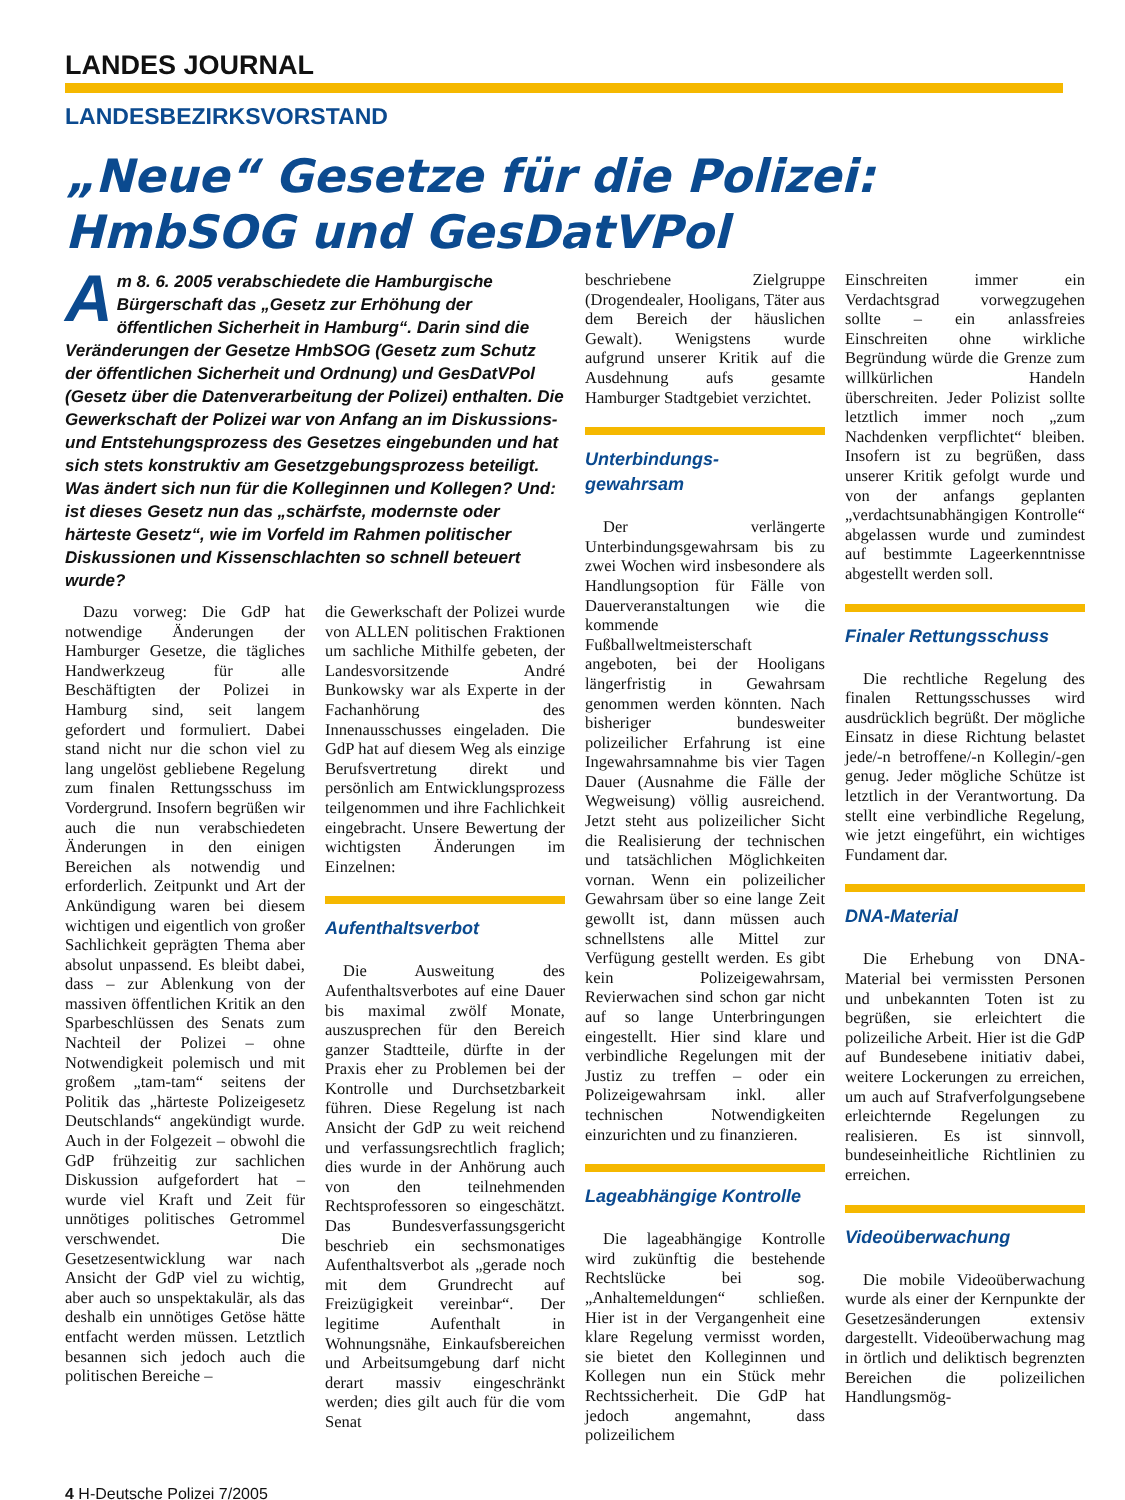LANDES JOURNAL
LANDESBEZIRKSVORSTAND
„Neue“ Gesetze für die Polizei:
HmbSOG und GesDatVPol
Am 8. 6. 2005 verabschiedete die Hamburgische Bürgerschaft das „Gesetz zur Erhöhung der öffentlichen Sicherheit in Hamburg“. Darin sind die Veränderungen der Gesetze HmbSOG (Gesetz zum Schutz der öffentlichen Sicherheit und Ordnung) und GesDatVPol (Gesetz über die Datenverarbeitung der Polizei) enthalten. Die Gewerkschaft der Polizei war von Anfang an im Diskussions- und Entstehungsprozess des Gesetzes eingebunden und hat sich stets konstruktiv am Gesetzgebungsprozess beteiligt. Was ändert sich nun für die Kolleginnen und Kollegen? Und: ist dieses Gesetz nun das „schärfste, modernste oder härteste Gesetz“, wie im Vorfeld im Rahmen politischer Diskussionen und Kissenschlachten so schnell beteuert wurde?
Dazu vorweg: Die GdP hat notwendige Änderungen der Hamburger Gesetze, die tägliches Handwerkzeug für alle Beschäftigten der Polizei in Hamburg sind, seit langem gefordert und formuliert. Dabei stand nicht nur die schon viel zu lang ungelöst gebliebene Regelung zum finalen Rettungsschuss im Vordergrund. Insofern begrüßen wir auch die nun verabschiedeten Änderungen in den einigen Bereichen als notwendig und erforderlich. Zeitpunkt und Art der Ankündigung waren bei diesem wichtigen und eigentlich von großer Sachlichkeit geprägten Thema aber absolut unpassend. Es bleibt dabei, dass – zur Ablenkung von der massiven öffentlichen Kritik an den Sparbeschlüssen des Senats zum Nachteil der Polizei – ohne Notwendigkeit polemisch und mit großem „tam-tam“ seitens der Politik das „härteste Polizeigesetz Deutschlands“ angekündigt wurde. Auch in der Folgezeit – obwohl die GdP frühzeitig zur sachlichen Diskussion aufgefordert hat – wurde viel Kraft und Zeit für unnötiges politisches Getrommel verschwendet. Die Gesetzesentwicklung war nach Ansicht der GdP viel zu wichtig, aber auch so unspektakulär, als das deshalb ein unnötiges Getöse hätte entfacht werden müssen. Letztlich besannen sich jedoch auch die politischen Bereiche –
die Gewerkschaft der Polizei wurde von ALLEN politischen Fraktionen um sachliche Mithilfe gebeten, der Landesvorsitzende André Bunkowsky war als Experte in der Fachanhörung des Innenausschusses eingeladen. Die GdP hat auf diesem Weg als einzige Berufsvertretung direkt und persönlich am Entwicklungsprozess teilgenommen und ihre Fachlichkeit eingebracht. Unsere Bewertung der wichtigsten Änderungen im Einzelnen:
Aufenthaltsverbot
Die Ausweitung des Aufenthaltsverbotes auf eine Dauer bis maximal zwölf Monate, auszusprechen für den Bereich ganzer Stadtteile, dürfte in der Praxis eher zu Problemen bei der Kontrolle und Durchsetzbarkeit führen. Diese Regelung ist nach Ansicht der GdP zu weit reichend und verfassungsrechtlich fraglich; dies wurde in der Anhörung auch von den teilnehmenden Rechtsprofessoren so eingeschätzt. Das Bundesverfassungsgericht beschrieb ein sechsmonatiges Aufenthaltsverbot als „gerade noch mit dem Grundrecht auf Freizügigkeit vereinbar“. Der legitime Aufenthalt in Wohnungsnähe, Einkaufsbereichen und Arbeitsumgebung darf nicht derart massiv eingeschränkt werden; dies gilt auch für die vom Senat
beschriebene Zielgruppe (Drogendealer, Hooligans, Täter aus dem Bereich der häuslichen Gewalt). Wenigstens wurde aufgrund unserer Kritik auf die Ausdehnung aufs gesamte Hamburger Stadtgebiet verzichtet.
Unterbindungs-
gewahrsam
Der verlängerte Unterbindungsgewahrsam bis zu zwei Wochen wird insbesondere als Handlungsoption für Fälle von Dauerveranstaltungen wie die kommende Fußballweltmeisterschaft angeboten, bei der Hooligans längerfristig in Gewahrsam genommen werden könnten. Nach bisheriger bundesweiter polizeilicher Erfahrung ist eine Ingewahrsamnahme bis vier Tagen Dauer (Ausnahme die Fälle der Wegweisung) völlig ausreichend. Jetzt steht aus polizeilicher Sicht die Realisierung der technischen und tatsächlichen Möglichkeiten vornan. Wenn ein polizeilicher Gewahrsam über so eine lange Zeit gewollt ist, dann müssen auch schnellstens alle Mittel zur Verfügung gestellt werden. Es gibt kein Polizeigewahrsam, Revierwachen sind schon gar nicht auf so lange Unterbringungen eingestellt. Hier sind klare und verbindliche Regelungen mit der Justiz zu treffen – oder ein Polizeigewahrsam inkl. aller technischen Notwendigkeiten einzurichten und zu finanzieren.
Lageabhängige Kontrolle
Die lageabhängige Kontrolle wird zukünftig die bestehende Rechtslücke bei sog. „Anhaltemeldungen“ schließen. Hier ist in der Vergangenheit eine klare Regelung vermisst worden, sie bietet den Kolleginnen und Kollegen nun ein Stück mehr Rechtssicherheit. Die GdP hat jedoch angemahnt, dass polizeilichem
Einschreiten immer ein Verdachtsgrad vorwegzugehen sollte – ein anlassfreies Einschreiten ohne wirkliche Begründung würde die Grenze zum willkürlichen Handeln überschreiten. Jeder Polizist sollte letztlich immer noch „zum Nachdenken verpflichtet“ bleiben. Insofern ist zu begrüßen, dass unserer Kritik gefolgt wurde und von der anfangs geplanten „verdachtsunabhängigen Kontrolle“ abgelassen wurde und zumindest auf bestimmte Lageerkenntnisse abgestellt werden soll.
Finaler Rettungsschuss
Die rechtliche Regelung des finalen Rettungsschusses wird ausdrücklich begrüßt. Der mögliche Einsatz in diese Richtung belastet jede/-n betroffene/-n Kollegin/-gen genug. Jeder mögliche Schütze ist letztlich in der Verantwortung. Da stellt eine verbindliche Regelung, wie jetzt eingeführt, ein wichtiges Fundament dar.
DNA-Material
Die Erhebung von DNA-Material bei vermissten Personen und unbekannten Toten ist zu begrüßen, sie erleichtert die polizeiliche Arbeit. Hier ist die GdP auf Bundesebene initiativ dabei, weitere Lockerungen zu erreichen, um auch auf Strafverfolgungsebene erleichternde Regelungen zu realisieren. Es ist sinnvoll, bundeseinheitliche Richtlinien zu erreichen.
Videoüberwachung
Die mobile Videoüberwachung wurde als einer der Kernpunkte der Gesetzesänderungen extensiv dargestellt. Videoüberwachung mag in örtlich und deliktisch begrenzten Bereichen die polizeilichen Handlungsmög-
4 H-Deutsche Polizei 7/2005